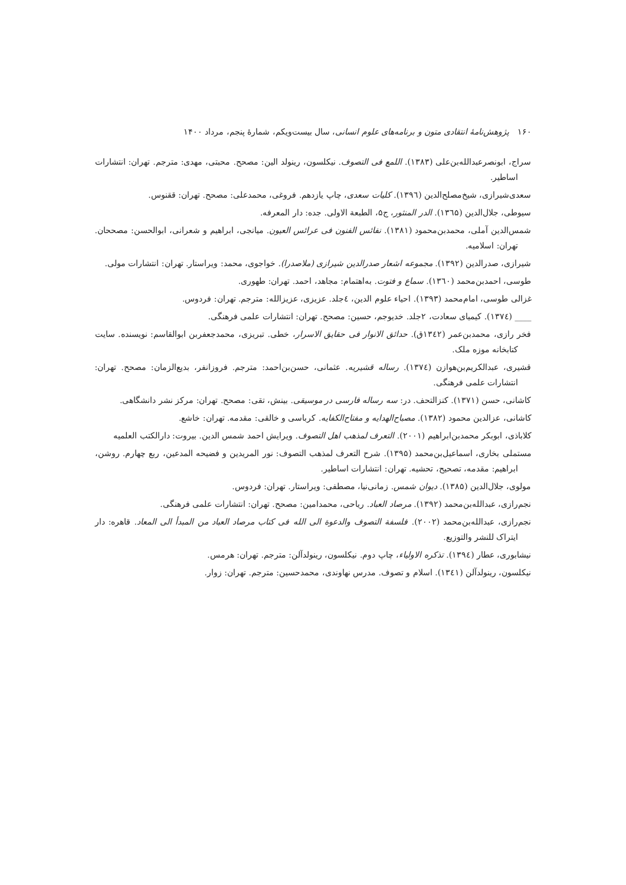۱۶۰ پژوهش‌نامهٔ انتقادی متون و برنامه‌های علوم انسانی، سال بیست‌ویکم، شمارهٔ پنجم، مرداد ۱۴۰۰
سراج، ابونصرعبدالله‌بن‌علی (۱۳۸۳). اللمع فی التصوف. نیکلسون، رینولد الین: مصحح. محبتی، مهدی: مترجم. تهران: انتشارات اساطیر.
سعدی‌شیرازی، شیخ‌مصلح‌الدین (۱۳۹٦). کلیات سعدی، چاپ یازدهم. فروغی، محمدعلی: مصحح. تهران: ققنوس.
سیوطی، جلال‌الدین (۱۳٦۵). الدر المنثور، ج۵، الطبعة الاولی. جده: دار المعرفه.
شمس‌الدین آملی، محمدبن‌محمود (۱۳۸۱). نفائس الفنون فی عرائس العیون. میانجی، ابراهیم و شعرانی، ابوالحسن: مصححان. تهران: اسلامیه.
شیرازی، صدرالدین (۱۳۹۲). مجموعه اشعار صدرالدین شیرازی (ملاصدرا). خواجوی، محمد: ویراستار. تهران: انتشارات مولی.
طوسی، احمدبن‌محمد (۱۳٦۰). سماع و فتوت. به‌اهتمام: مجاهد، احمد. تهران: طهوری.
غزالی طوسی، امام‌محمد (۱۳۹۳). احیاء علوم الدین، ٤جلد. عزیزی، عزیزالله: مترجم. تهران: فردوس.
____ (۱۳۷٤). کیمیای سعادت، ۲جلد. خدیوجم، حسین: مصحح. تهران: انتشارات علمی فرهنگی.
فخر رازی، محمدبن‌عمر (۱۳٤۲ق). حدائق الانوار فی حقایق الاسرار، خطی. تبریزی، محمدجعفربن ابوالقاسم: نویسنده. سایت کتابخانه موزه ملک.
قشیری، عبدالکریم‌بن‌هوازن (۱۳۷٤). رساله قشیریه. عثمانی، حسن‌بن‌احمد: مترجم. فروزانفر، بدیع‌الزمان: مصحح. تهران: انتشارات علمی فرهنگی.
کاشانی، حسن (۱۳۷۱). کنزالتحف. در: سه رساله فارسی در موسیقی. بینش، تقی: مصحح. تهران: مرکز نشر دانشگاهی.
کاشانی، عزالدین محمود (۱۳۸۲). مصباح‌الهدایه و مفتاح‌الکفایه. کرباسی و خالقی: مقدمه. تهران: خاشع.
کلاباذی، ابوبکر محمدبن‌ابراهیم (۲۰۰۱). التعرف لمذهب اهل التصوف. ویرایش احمد شمس الدین. بیروت: دارالکتب العلمیه
مستملی بخاری، اسماعیل‌بن‌محمد (۱۳۹۵). شرح التعرف لمذهب التصوف: نور المریدین و فضیحه المدعین، ربع چهارم. روشن، ابراهیم: مقدمه، تصحیح، تحشیه. تهران: انتشارات اساطیر.
مولوی، جلال‌الدین (۱۳۸۵). دیوان شمس. زمانی‌نیا، مصطفی: ویراستار. تهران: فردوس.
نجم‌رازی، عبدالله‌بن‌محمد (۱۳۹۲). مرصاد العباد. ریاحی، محمدامین: مصحح. تهران: انتشارات علمی فرهنگی.
نجم‌رازی، عبدالله‌بن‌محمد (۲۰۰۲). فلسفة التصوف والدعوة الی الله فی کتاب مرصاد العباد من المبدأ الی المعاد. قاهره: دار ایتراک للنشر والتوزیع.
نیشابوری، عطار (۱۳۹٤). تذکره الاولیاء، چاپ دوم. نیکلسون، رینولدآلن: مترجم. تهران: هرمس.
نیکلسون، رینولدآلن (۱۳٤۱). اسلام و تصوف. مدرس نهاوندی، محمدحسین: مترجم. تهران: زوار.